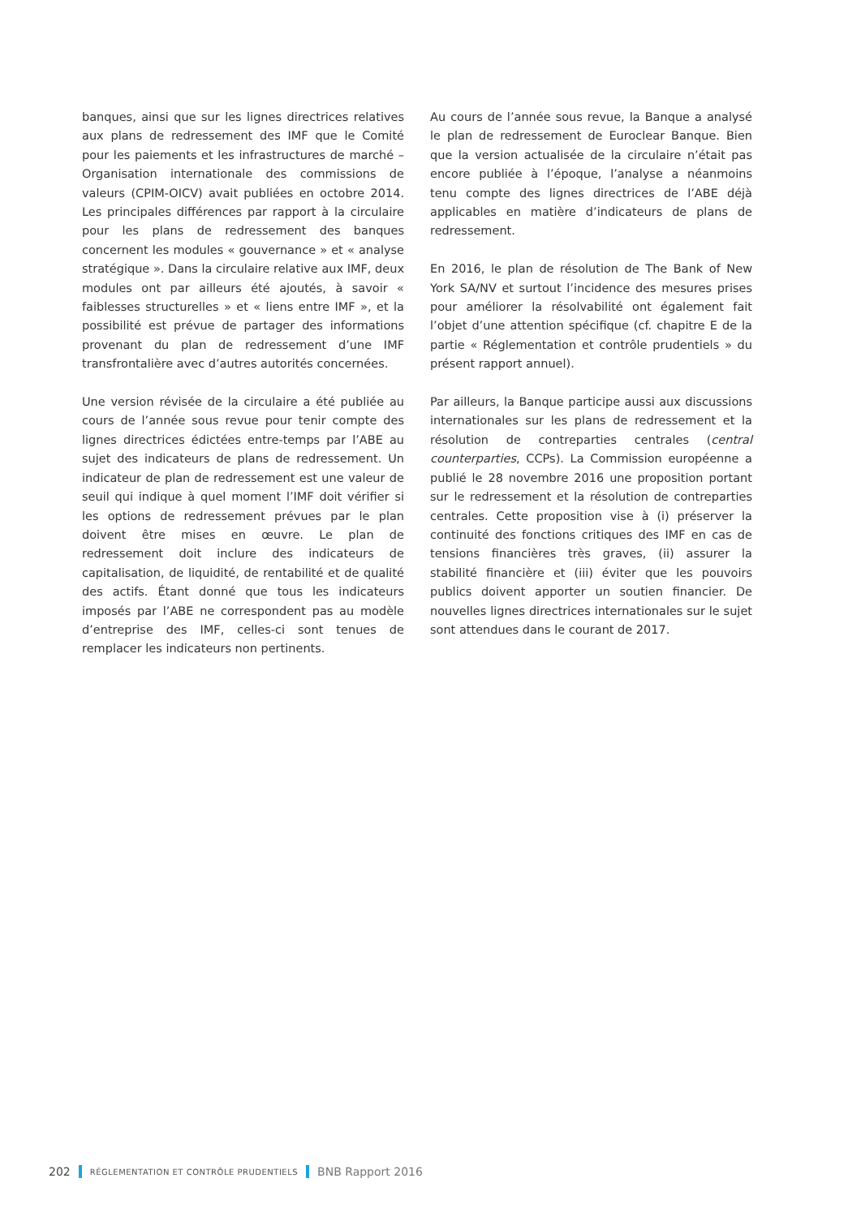banques, ainsi que sur les lignes directrices relatives aux plans de redressement des IMF que le Comité pour les paiements et les infrastructures de marché – Organisation internationale des commissions de valeurs (CPIM-OICV) avait publiées en octobre 2014. Les principales différences par rapport à la circulaire pour les plans de redressement des banques concernent les modules « gouvernance » et « analyse stratégique ». Dans la circulaire relative aux IMF, deux modules ont par ailleurs été ajoutés, à savoir « faiblesses structurelles » et « liens entre IMF », et la possibilité est prévue de partager des informations provenant du plan de redressement d’une IMF transfrontalière avec d’autres autorités concernées.
Une version révisée de la circulaire a été publiée au cours de l’année sous revue pour tenir compte des lignes directrices édictées entre-temps par l’ABE au sujet des indicateurs de plans de redressement. Un indicateur de plan de redressement est une valeur de seuil qui indique à quel moment l’IMF doit vérifier si les options de redressement prévues par le plan doivent être mises en œuvre. Le plan de redressement doit inclure des indicateurs de capitalisation, de liquidité, de rentabilité et de qualité des actifs. Étant donné que tous les indicateurs imposés par l’ABE ne correspondent pas au modèle d’entreprise des IMF, celles-ci sont tenues de remplacer les indicateurs non pertinents.
Au cours de l’année sous revue, la Banque a analysé le plan de redressement de Euroclear Banque. Bien que la version actualisée de la circulaire n’était pas encore publiée à l’époque, l’analyse a néanmoins tenu compte des lignes directrices de l’ABE déjà applicables en matière d’indicateurs de plans de redressement.
En 2016, le plan de résolution de The Bank of New York SA/NV et surtout l’incidence des mesures prises pour améliorer la résolvabilité ont également fait l’objet d’une attention spécifique (cf. chapitre E de la partie « Réglementation et contrôle prudentiels » du présent rapport annuel).
Par ailleurs, la Banque participe aussi aux discussions internationales sur les plans de redressement et la résolution de contreparties centrales (central counterparties, CCPs). La Commission européenne a publié le 28 novembre 2016 une proposition portant sur le redressement et la résolution de contreparties centrales. Cette proposition vise à (i) préserver la continuité des fonctions critiques des IMF en cas de tensions financières très graves, (ii) assurer la stabilité financière et (iii) éviter que les pouvoirs publics doivent apporter un soutien financier. De nouvelles lignes directrices internationales sur le sujet sont attendues dans le courant de 2017.
202 RÉGLEMENTATION ET CONTRÔLE PRUDENTIELS BNB Rapport 2016